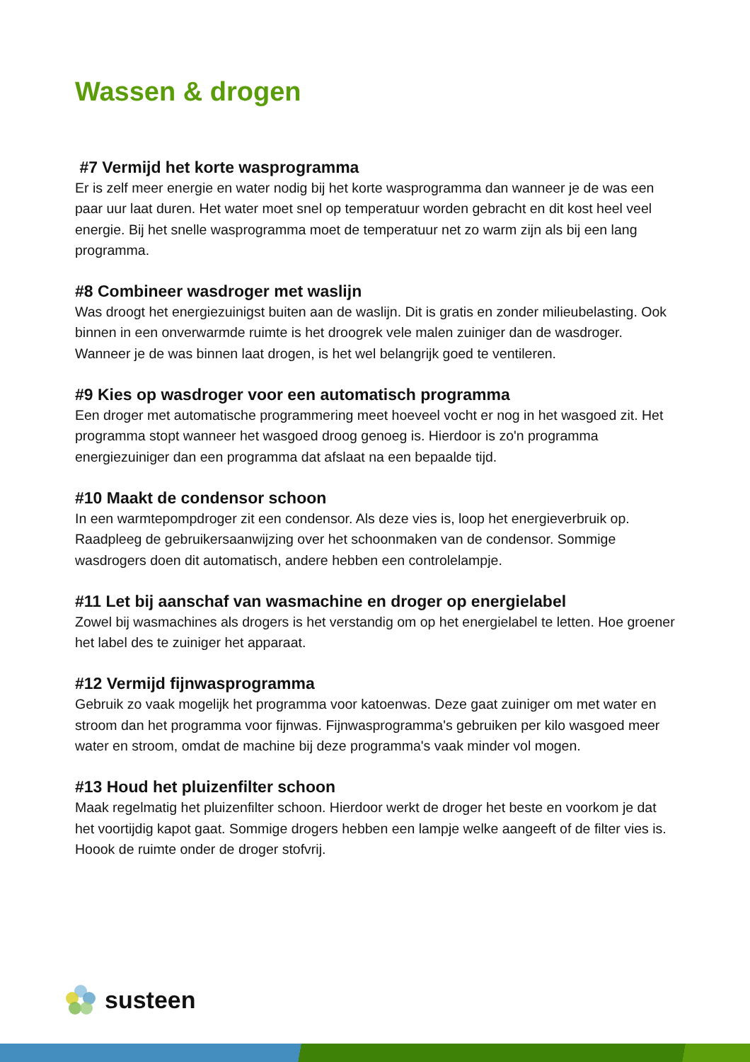Wassen & drogen
#7 Vermijd het korte wasprogramma
Er is zelf meer energie en water nodig bij het korte wasprogramma dan wanneer je de was een paar uur laat duren. Het water moet snel op temperatuur worden gebracht en dit kost heel veel energie. Bij het snelle wasprogramma moet de temperatuur net zo warm zijn als bij een lang programma.
#8 Combineer wasdroger met waslijn
Was droogt het energiezuinigst buiten aan de waslijn. Dit is gratis en zonder milieubelasting. Ook binnen in een onverwarmde ruimte is het droogrek vele malen zuiniger dan de wasdroger. Wanneer je de was binnen laat drogen, is het wel belangrijk goed te ventileren.
#9 Kies op wasdroger voor een automatisch programma
Een droger met automatische programmering meet hoeveel vocht er nog in het wasgoed zit. Het programma stopt wanneer het wasgoed droog genoeg is. Hierdoor is zo'n programma energiezuiniger dan een programma dat afslaat na een bepaalde tijd.
#10 Maakt de condensor schoon
In een warmtepompdroger zit een condensor. Als deze vies is, loop het energieverbruik op. Raadpleeg de gebruikersaanwijzing over het schoonmaken van de condensor. Sommige wasdrogers doen dit automatisch, andere hebben een controlelampje.
#11 Let bij aanschaf van wasmachine en droger op energielabel
Zowel bij wasmachines als drogers is het verstandig om op het energielabel te letten. Hoe groener het label des te zuiniger het apparaat.
#12 Vermijd fijnwasprogramma
Gebruik zo vaak mogelijk het programma voor katoenwas. Deze gaat zuiniger om met water en stroom dan het programma voor fijnwas. Fijnwasprogramma's gebruiken per kilo wasgoed meer water en stroom, omdat de machine bij deze programma's vaak minder vol mogen.
#13 Houd het pluizenfilter schoon
Maak regelmatig het pluizenfilter schoon. Hierdoor werkt de droger het beste en voorkom je dat het voortijdig kapot gaat. Sommige drogers hebben een lampje welke aangeeft of de filter vies is. Hoook de ruimte onder de droger stofvrij.
susteen